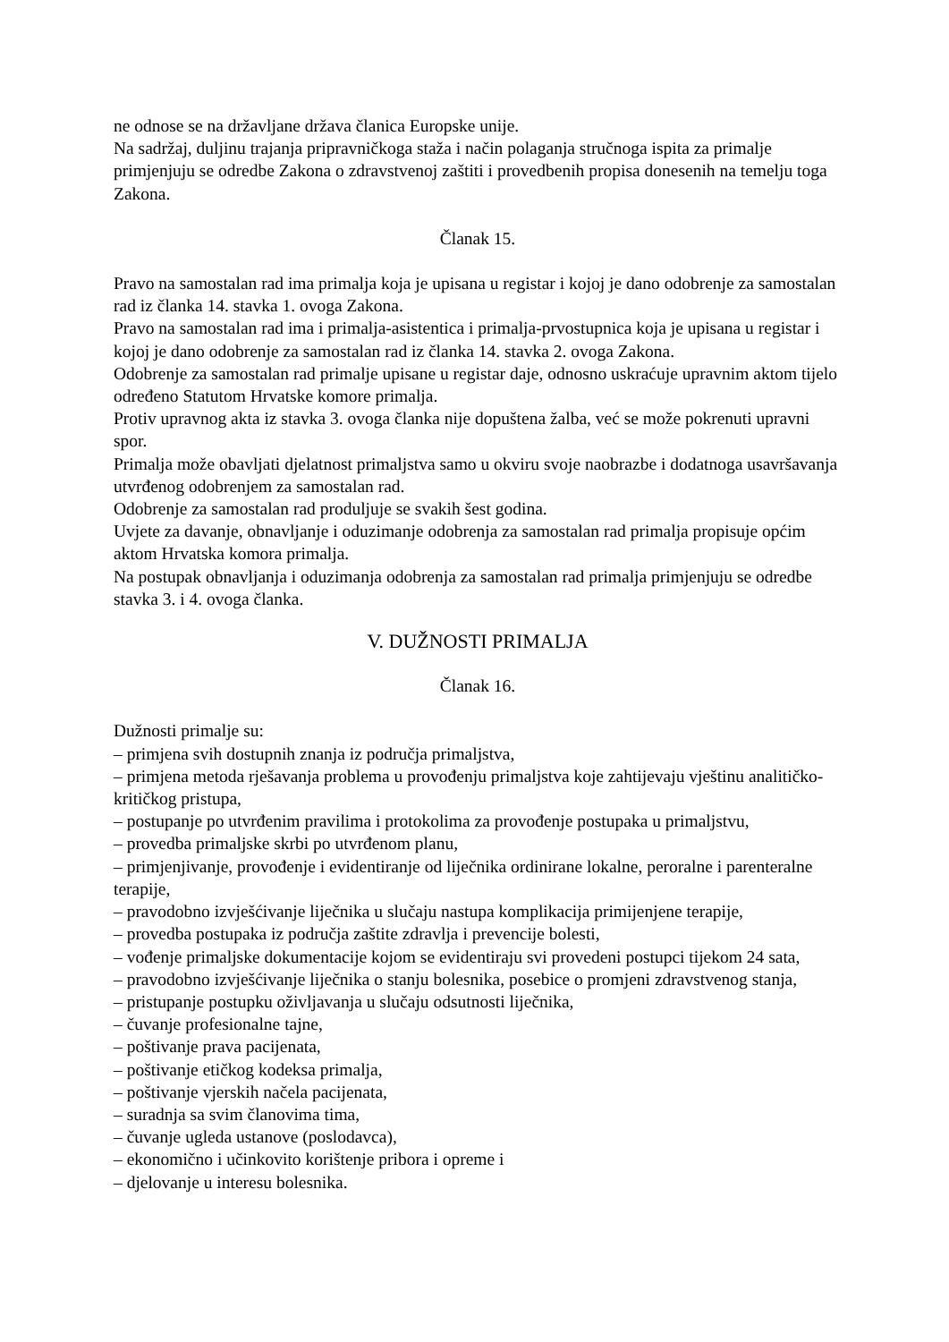ne odnose se na državljane država članica Europske unije.
Na sadržaj, duljinu trajanja pripravničkoga staža i način polaganja stručnoga ispita za primalje primjenjuju se odredbe Zakona o zdravstvenoj zaštiti i provedbenih propisa donesenih na temelju toga Zakona.
Članak 15.
Pravo na samostalan rad ima primalja koja je upisana u registar i kojoj je dano odobrenje za samostalan rad iz članka 14. stavka 1. ovoga Zakona.
Pravo na samostalan rad ima i primalja-asistentica i primalja-prvostupnica koja je upisana u registar i kojoj je dano odobrenje za samostalan rad iz članka 14. stavka 2. ovoga Zakona.
Odobrenje za samostalan rad primalje upisane u registar daje, odnosno uskraćuje upravnim aktom tijelo određeno Statutom Hrvatske komore primalja.
Protiv upravnog akta iz stavka 3. ovoga članka nije dopuštena žalba, već se može pokrenuti upravni spor.
Primalja može obavljati djelatnost primaljstva samo u okviru svoje naobrazbe i dodatnoga usavršavanja utvrđenog odobrenjem za samostalan rad.
Odobrenje za samostalan rad produljuje se svakih šest godina.
Uvjete za davanje, obnavljanje i oduzimanje odobrenja za samostalan rad primalja propisuje općim aktom Hrvatska komora primalja.
Na postupak obnavljanja i oduzimanja odobrenja za samostalan rad primalja primjenjuju se odredbe stavka 3. i 4. ovoga članka.
V. DUŽNOSTI PRIMALJA
Članak 16.
Dužnosti primalje su:
– primjena svih dostupnih znanja iz područja primaljstva,
– primjena metoda rješavanja problema u provođenju primaljstva koje zahtijevaju vještinu analitičko-kritičkog pristupa,
– postupanje po utvrđenim pravilima i protokolima za provođenje postupaka u primaljstvu,
– provedba primaljske skrbi po utvrđenom planu,
– primjenjivanje, provođenje i evidentiranje od liječnika ordinirane lokalne, peroralne i parenteralne terapije,
– pravodobno izvješćivanje liječnika u slučaju nastupa komplikacija primijenjene terapije,
– provedba postupaka iz područja zaštite zdravlja i prevencije bolesti,
– vođenje primaljske dokumentacije kojom se evidentiraju svi provedeni postupci tijekom 24 sata,
– pravodobno izvješćivanje liječnika o stanju bolesnika, posebice o promjeni zdravstvenog stanja,
– pristupanje postupku oživljavanja u slučaju odsutnosti liječnika,
– čuvanje profesionalne tajne,
– poštivanje prava pacijenata,
– poštivanje etičkog kodeksa primalja,
– poštivanje vjerskih načela pacijenata,
– suradnja sa svim članovima tima,
– čuvanje ugleda ustanove (poslodavca),
– ekonomično i učinkovito korištenje pribora i opreme i
– djelovanje u interesu bolesnika.